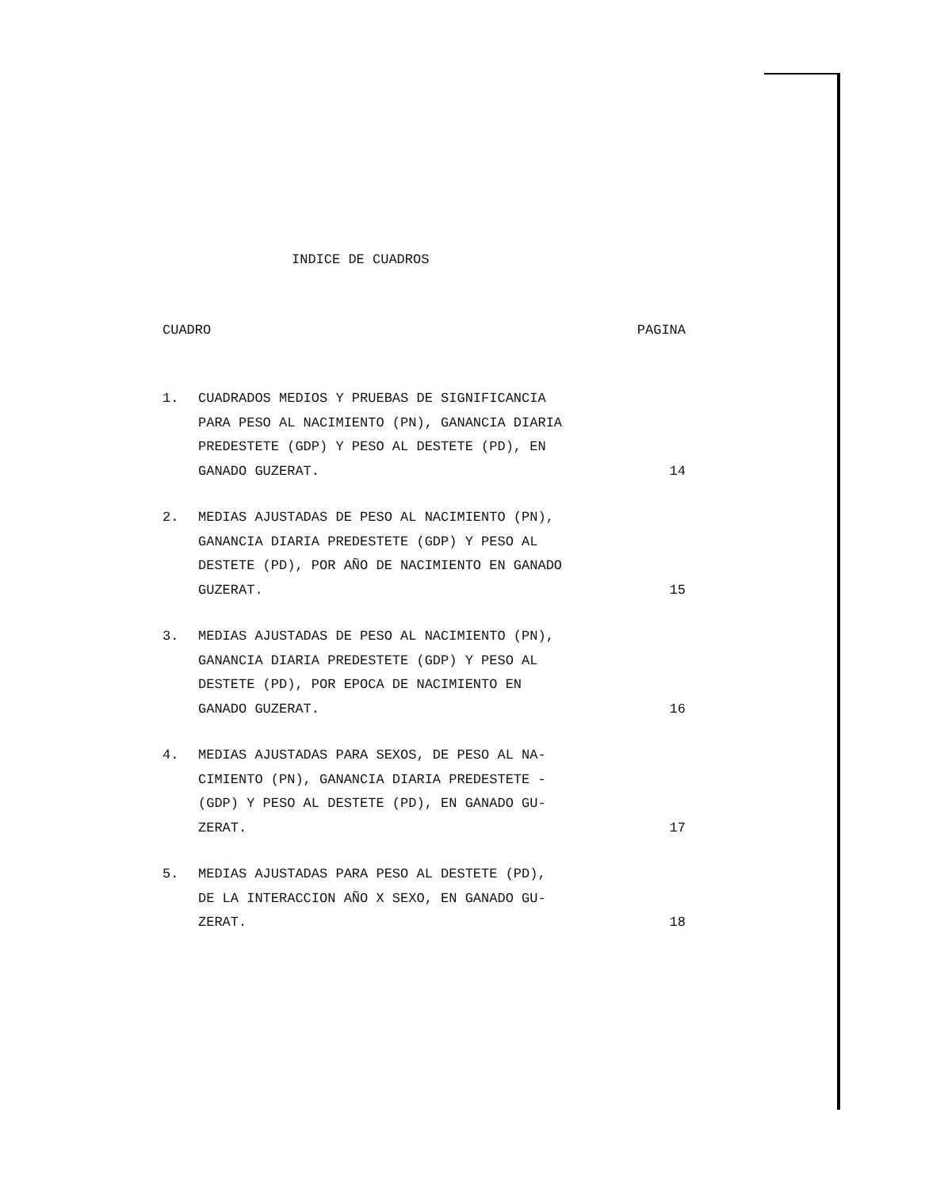INDICE DE CUADROS
CUADRO PAGINA
1. CUADRADOS MEDIOS Y PRUEBAS DE SIGNIFICANCIA
PARA PESO AL NACIMIENTO (PN), GANANCIA DIARIA
PREDESTETE (GDP) Y PESO AL DESTETE (PD), EN
GANADO GUZERAT.
14
2. MEDIAS AJUSTADAS DE PESO AL NACIMIENTO (PN),
GANANCIA DIARIA PREDESTETE (GDP) Y PESO AL
DESTETE (PD), POR AÑO DE NACIMIENTO EN GANADO
GUZERAT.
15
3. MEDIAS AJUSTADAS DE PESO AL NACIMIENTO (PN),
GANANCIA DIARIA PREDESTETE (GDP) Y PESO AL
DESTETE (PD), POR EPOCA DE NACIMIENTO EN
GANADO GUZERAT.
16
4. MEDIAS AJUSTADAS PARA SEXOS, DE PESO AL NA-
CIMIENTO (PN), GANANCIA DIARIA PREDESTETE -
(GDP) Y PESO AL DESTETE (PD), EN GANADO GU-
ZERAT.
17
5. MEDIAS AJUSTADAS PARA PESO AL DESTETE (PD),
DE LA INTERACCION AÑO X SEXO, EN GANADO GU-
ZERAT.
18